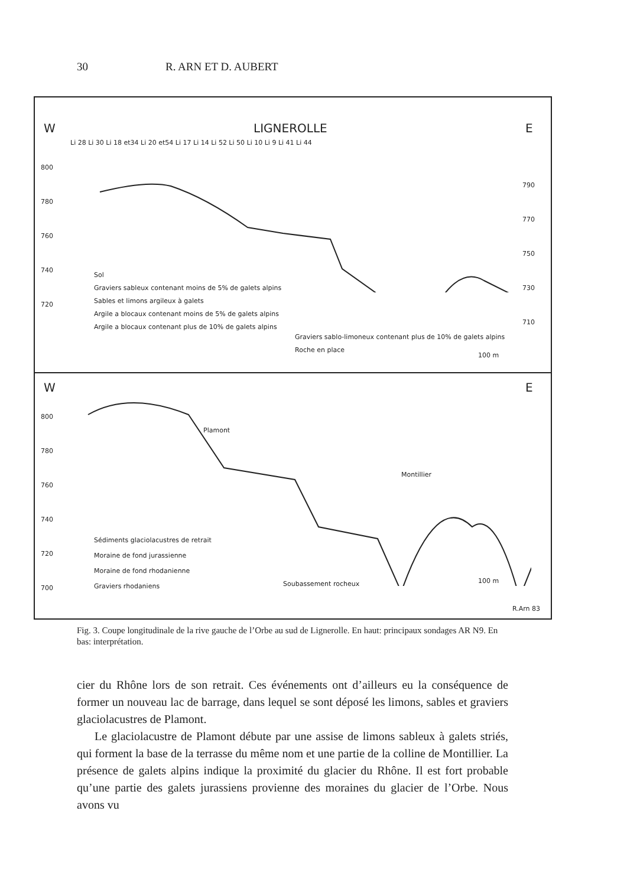30 R. ARN ET D. AUBERT
W LIGNEROLLE E
Li 28 Li 30 Li 18 et34 Li 20 et54 Li 17 Li 14 Li 52 Li 50 Li 10 Li 9 Li 41 Li 44
800
780
760
740
720
790
770
750
730
710
Sol
Graviers sableux contenant moins de 5% de galets alpins
Sables et limons argileux à galets
Argile a blocaux contenant moins de 5% de galets alpins
Argile a blocaux contenant plus de 10% de galets alpins
Graviers sablo-limoneux contenant plus de 10% de galets alpins
Roche en place
100 m
W E
800
780
760
740
720
700
Plamont
Montillier
Sédiments glaciolacustres de retrait
Moraine de fond jurassienne
Moraine de fond rhodanienne
Graviers rhodaniens
Soubassement rocheux 100 m
R.Arn 83
Fig. 3. Coupe longitudinale de la rive gauche de l’Orbe au sud de Lignerolle. En haut: principaux sondages AR N9. En bas: interprétation.
cier du Rhône lors de son retrait. Ces événements ont d’ailleurs eu la conséquence de former un nouveau lac de barrage, dans lequel se sont déposé les limons, sables et graviers glaciolacustres de Plamont.
Le glaciolacustre de Plamont débute par une assise de limons sableux à galets striés, qui forment la base de la terrasse du même nom et une partie de la colline de Montillier. La présence de galets alpins indique la proximité du glacier du Rhône. Il est fort probable qu’une partie des galets jurassiens provienne des moraines du glacier de l’Orbe. Nous avons vu